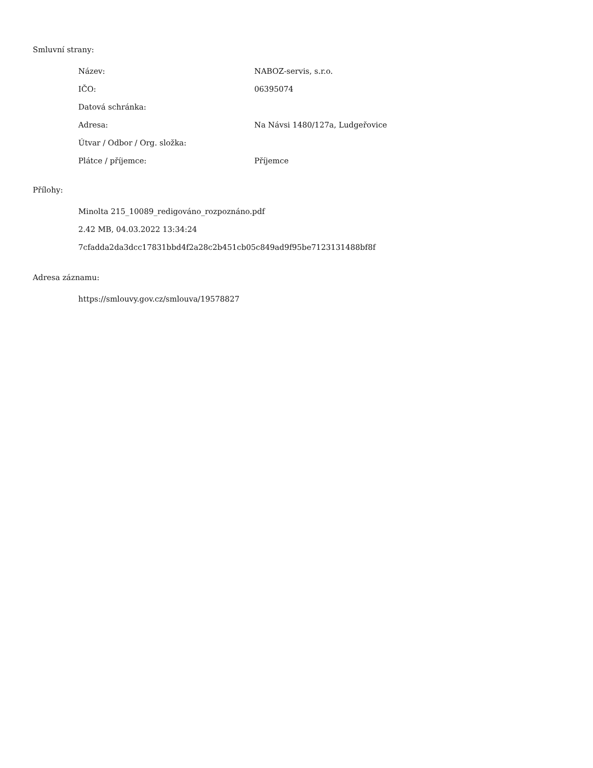Smluvní strany:
| Název: | NABOZ-servis, s.r.o. |
| IČO: | 06395074 |
| Datová schránka: | |
| Adresa: | Na Návsi 1480/127a, Ludgeřovice |
| Útvar / Odbor / Org. složka: | |
| Plátce / příjemce: | Příjemce |
Přílohy:
Minolta 215_10089_redigováno_rozpoznáno.pdf
2.42 MB, 04.03.2022 13:34:24
7cfadda2da3dcc17831bbd4f2a28c2b451cb05c849ad9f95be7123131488bf8f
Adresa záznamu:
https://smlouvy.gov.cz/smlouva/19578827